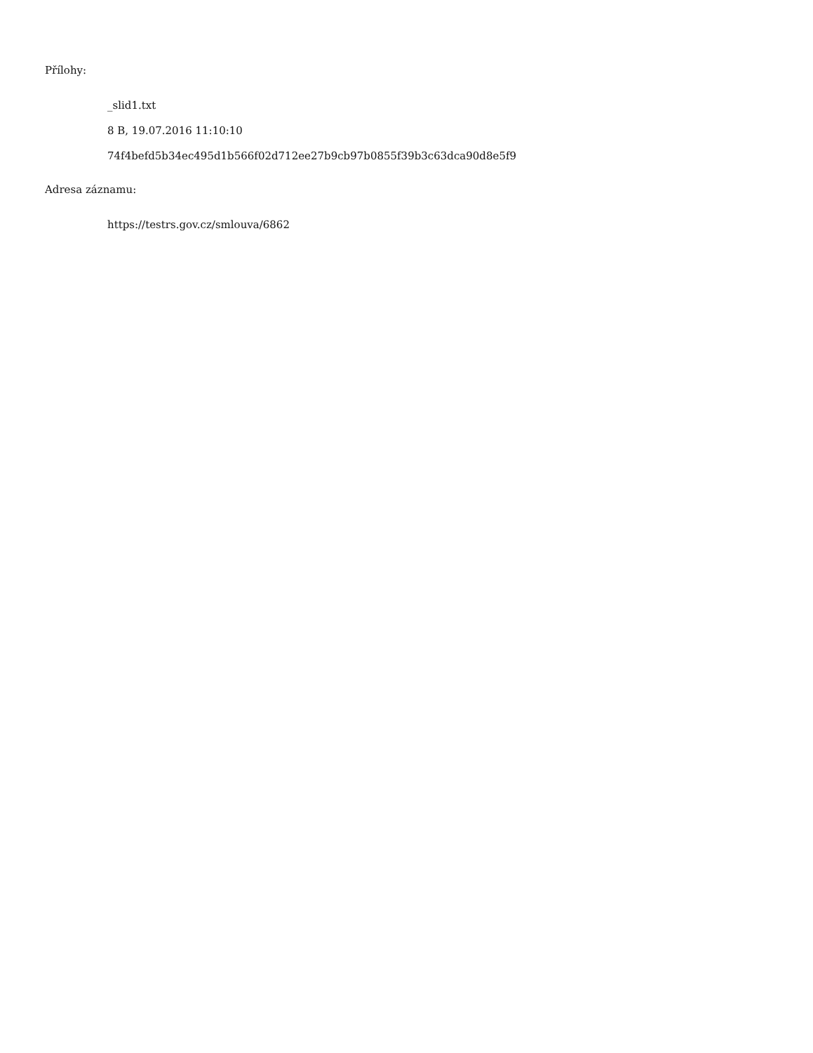Přílohy:
_slid1.txt
8 B, 19.07.2016 11:10:10
74f4befd5b34ec495d1b566f02d712ee27b9cb97b0855f39b3c63dca90d8e5f9
Adresa záznamu:
https://testrs.gov.cz/smlouva/6862